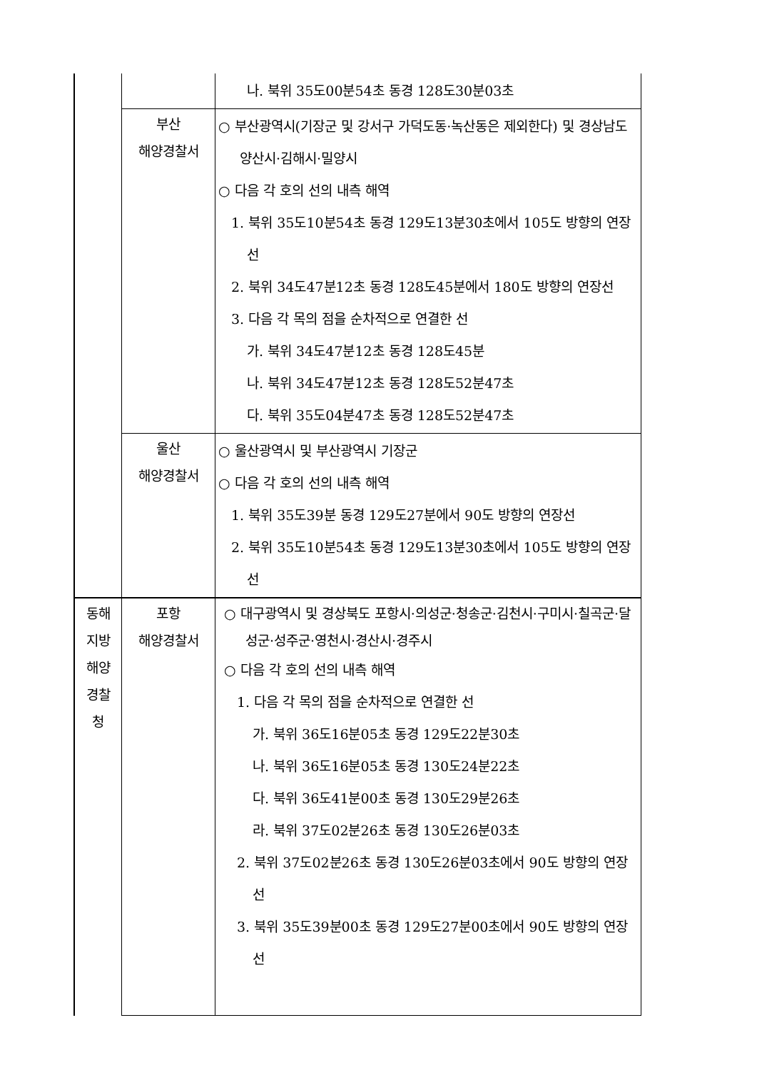| | | 나. 북위 35도00분54초 동경 128도30분03초 |
| | 부산 해양경찰서 | ○ 부산광역시(기장군 및 강서구 가덕도동·녹산동은 제외한다) 및 경상남도 양산시·김해시·밀양시 ○ 다음 각 호의 선의 내측 해역 1. 북위 35도10분54초 동경 129도13분30초에서 105도 방향의 연장선 2. 북위 34도47분12초 동경 128도45분에서 180도 방향의 연장선 3. 다음 각 목의 점을 순차적으로 연결한 선 가. 북위 34도47분12초 동경 128도45분 나. 북위 34도47분12초 동경 128도52분47초 다. 북위 35도04분47초 동경 128도52분47초 |
| | 울산 해양경찰서 | ○ 울산광역시 및 부산광역시 기장군 ○ 다음 각 호의 선의 내측 해역 1. 북위 35도39분 동경 129도27분에서 90도 방향의 연장선 2. 북위 35도10분54초 동경 129도13분30초에서 105도 방향의 연장선 |
| 동해 지방 해양 경찰 청 | 포항 해양경찰서 | ○ 대구광역시 및 경상북도 포항시·의성군·청송군·김천시·구미시·칠곡군·달성군·성주군·영천시·경산시·경주시 ○ 다음 각 호의 선의 내측 해역 1. 다음 각 목의 점을 순차적으로 연결한 선 가. 북위 36도16분05초 동경 129도22분30초 나. 북위 36도16분05초 동경 130도24분22초 다. 북위 36도41분00초 동경 130도29분26초 라. 북위 37도02분26초 동경 130도26분03초 2. 북위 37도02분26초 동경 130도26분03초에서 90도 방향의 연장선 3. 북위 35도39분00초 동경 129도27분00초에서 90도 방향의 연장선 |